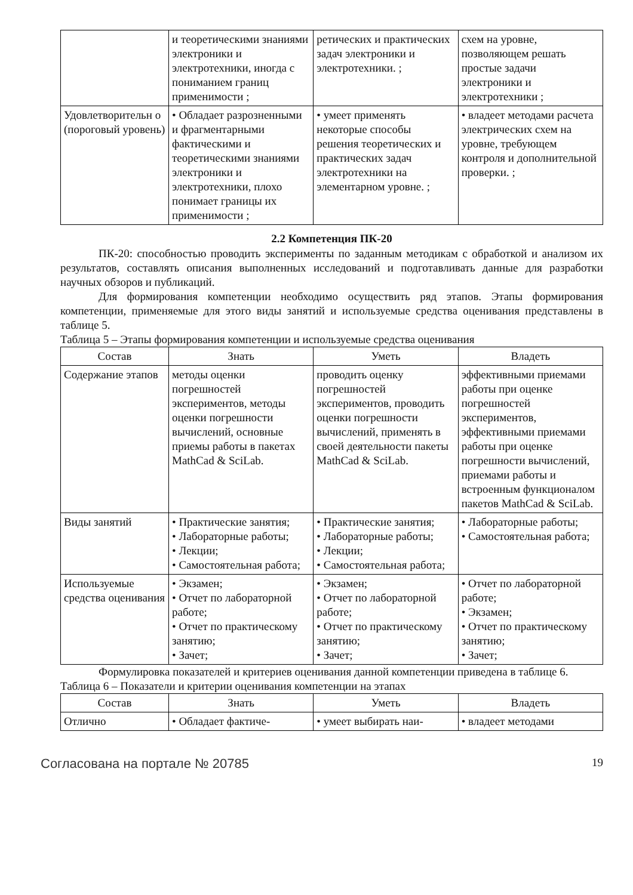| | и теоретическими знаниями электроники и электротехники, иногда с пониманием границ применимости ; | ретических и практических задач электроники и электротехники. ; | схем на уровне, позволяющем решать простые задачи электроники и электротехники ; |
| Удовлетворительн о (пороговый уровень) | • Обладает разрозненными и фрагментарными фактическими и теоретическими знаниями электроники и электротехники, плохо понимает границы их применимости ; | • умеет применять некоторые способы решения теоретических и практических задач электротехники на элементарном уровне. ; | • владеет методами расчета электрических схем на уровне, требующем контроля и дополнительной проверки. ; |
2.2 Компетенция ПК-20
ПК-20: способностью проводить эксперименты по заданным методикам с обработкой и анализом их результатов, составлять описания выполненных исследований и подготавливать данные для разработки научных обзоров и публикаций.
Для формирования компетенции необходимо осуществить ряд этапов. Этапы формирования компетенции, применяемые для этого виды занятий и используемые средства оценивания представлены в таблице 5.
Таблица 5 – Этапы формирования компетенции и используемые средства оценивания
| Состав | Знать | Уметь | Владеть |
| --- | --- | --- | --- |
| Содержание этапов | методы оценки погрешностей экспериментов, методы оценки погрешности вычислений, основные приемы работы в пакетах MathCad & SciLab. | проводить оценку погрешностей экспериментов, проводить оценки погрешности вычислений, применять в своей деятельности пакеты MathCad & SciLab. | эффективными приемами работы при оценке погрешностей экспериментов, эффективными приемами работы при оценке погрешности вычислений, приемами работы и встроенным функционалом пакетов MathCad & SciLab. |
| Виды занятий | • Практические занятия; • Лабораторные работы; • Лекции; • Самостоятельная работа; | • Практические занятия; • Лабораторные работы; • Лекции; • Самостоятельная работа; | • Лабораторные работы; • Самостоятельная работа; |
| Используемые средства оценивания | • Экзамен; • Отчет по лабораторной работе; • Отчет по практическому занятию; • Зачет; | • Экзамен; • Отчет по лабораторной работе; • Отчет по практическому занятию; • Зачет; | • Отчет по лабораторной работе; • Экзамен; • Отчет по практическому занятию; • Зачет; |
Формулировка показателей и критериев оценивания данной компетенции приведена в таблице 6.
Таблица 6 – Показатели и критерии оценивания компетенции на этапах
| Состав | Знать | Уметь | Владеть |
| --- | --- | --- | --- |
| Отлично | • Обладает фактиче- | • умеет выбирать наи- | • владеет методами |
Согласована на портале № 20785 19